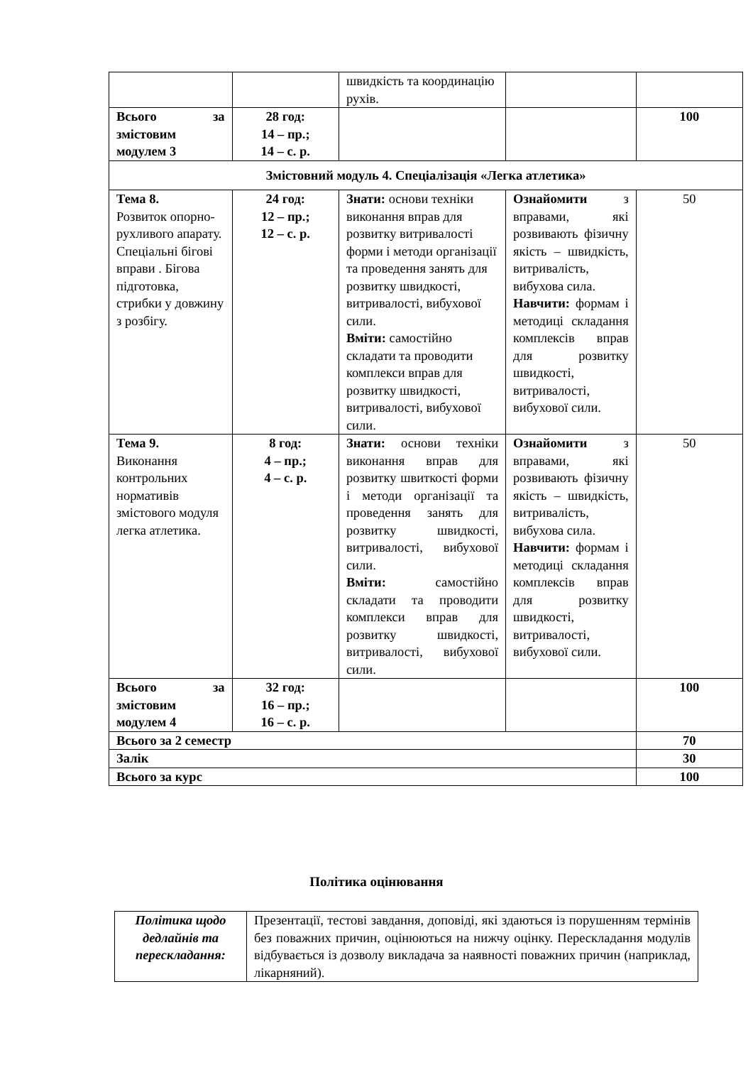| | | швидкість та координацію рухів. | | |
| Всього за змістовим модулем 3 | 28 год: 14 – пр.; 14 – с. р. | | | 100 |
| Змістовний модуль 4. Спеціалізація «Легка атлетика» | | | | |
| Тема 8. Розвиток опорно-рухливого апарату. Спеціальні бігові вправи . Бігова підготовка, стрибки у довжину з розбігу. | 24 год: 12 – пр.; 12 – с. р. | Знати: основи техніки виконання вправ для розвитку витривалості форми і методи організації та проведення занять для розвитку швидкості, витривалості, вибухової сили. Вміти: самостійно складати та проводити комплекси вправ для розвитку швидкості, витривалості, вибухової сили. | Ознайомити з вправами, які розвивають фізичну якість – швидкість, витривалість, вибухова сила. Навчити: формам і методиці складання комплексів вправ для розвитку швидкості, витривалості, вибухової сили. | 50 |
| Тема 9. Виконання контрольних нормативів змістового модуля легка атлетика. | 8 год: 4 – пр.; 4 – с. р. | Знати: основи техніки виконання вправ для розвитку швиткості форми і методи організації та проведення занять для розвитку швидкості, витривалості, вибухової сили. Вміти: самостійно складати та проводити комплекси вправ для розвитку швидкості, витривалості, вибухової сили. | Ознайомити з вправами, які розвивають фізичну якість – швидкість, витривалість, вибухова сила. Навчити: формам і методиці складання комплексів вправ для розвитку швидкості, витривалості, вибухової сили. | 50 |
| Всього за змістовим модулем 4 | 32 год: 16 – пр.; 16 – с. р. | | | 100 |
| Всього за 2 семестр | | | | 70 |
| Залік | | | | 30 |
| Всього за курс | | | | 100 |
Політика оцінювання
| Політика щодо дедлайнів та перескладання: | Презентації, тестові завдання, доповіді, які здаються із порушенням термінів без поважних причин, оцінюються на нижчу оцінку. Перескладання модулів відбувається із дозволу викладача за наявності поважних причин (наприклад, лікарняний). |